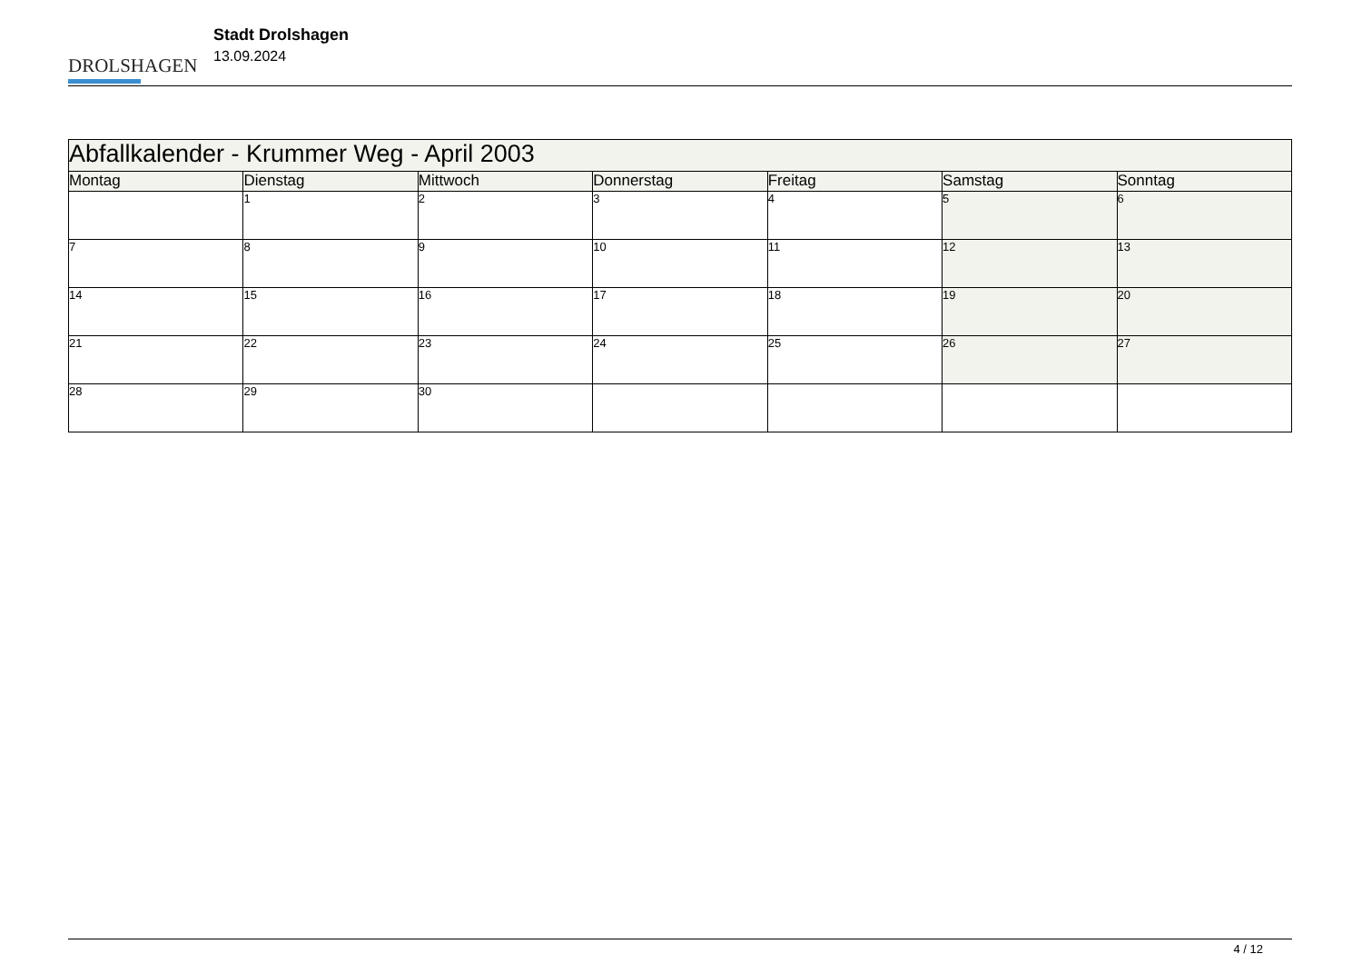DROLSHAGEN
Stadt Drolshagen
13.09.2024
| Abfallkalender - Krummer Weg - April 2003 | | | | | | |
| --- | --- | --- | --- | --- | --- | --- |
| Montag | Dienstag | Mittwoch | Donnerstag | Freitag | Samstag | Sonntag |
| | 1 | 2 | 3 | 4 | 5 | 6 |
| 7 | 8 | 9 | 10 | 11 | 12 | 13 |
| 14 | 15 | 16 | 17 | 18 | 19 | 20 |
| 21 | 22 | 23 | 24 | 25 | 26 | 27 |
| 28 | 29 | 30 | | | | |
4 / 12